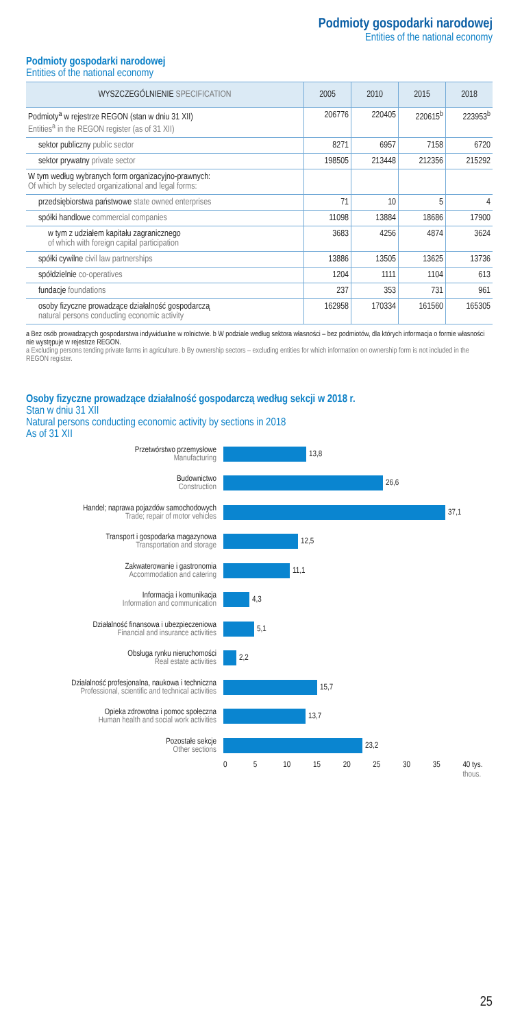Podmioty gospodarki narodowej
Entities of the national economy
Podmioty gospodarki narodowej
Entities of the national economy
| WYSZCZEGÓLNIENIE SPECIFICATION | 2005 | 2010 | 2015 | 2018 |
| --- | --- | --- | --- | --- |
| Podmioty<sup>a</sup> w rejestrze REGON (stan w dniu 31 XII) Entities<sup>a</sup> in the REGON register (as of 31 XII) | 206776 | 220405 | 220615<sup>b</sup> | 223953<sup>b</sup> |
| sektor publiczny public sector | 8271 | 6957 | 7158 | 6720 |
| sektor prywatny private sector | 198505 | 213448 | 212356 | 215292 |
| W tym według wybranych form organizacyjno-prawnych: Of which by selected organizational and legal forms: | | | | |
| przedsiębiorstwa państwowe state owned enterprises | 71 | 10 | 5 | 4 |
| spółki handlowe commercial companies | 11098 | 13884 | 18686 | 17900 |
| w tym z udziałem kapitału zagranicznego of which with foreign capital participation | 3683 | 4256 | 4874 | 3624 |
| spółki cywilne civil law partnerships | 13886 | 13505 | 13625 | 13736 |
| spółdzielnie co-operatives | 1204 | 1111 | 1104 | 613 |
| fundacje foundations | 237 | 353 | 731 | 961 |
| osoby fizyczne prowadzące działalność gospodarczą natural persons conducting economic activity | 162958 | 170334 | 161560 | 165305 |
a Bez osób prowadzących gospodarstwa indywidualne w rolnictwie. b W podziale według sektora własności – bez podmiotów, dla których informacja o formie własności nie występuje w rejestrze REGON.
a Excluding persons tending private farms in agriculture. b By ownership sectors – excluding entities for which information on ownership form is not included in the REGON register.
Osoby fizyczne prowadzące działalność gospodarczą według sekcji w 2018 r.
Stan w dniu 31 XII
Natural persons conducting economic activity by sections in 2018
As of 31 XII
Przetwórstwo przemysłowe
Manufacturing
13,8
Budownictwo
Construction
26,6
Handel; naprawa pojazdów samochodowych
Trade; repair of motor vehicles
37,1
Transport i gospodarka magazynowa
Transportation and storage
12,5
Zakwaterowanie i gastronomia
Accommodation and catering
11,1
Informacja i komunikacja
Information and communication
4,3
Działalność finansowa i ubezpieczeniowa
Financial and insurance activities
5,1
Obsługa rynku nieruchomości
Real estate activities
2,2
Działalność profesjonalna, naukowa i techniczna
Professional, scientific and technical activities
15,7
Opieka zdrowotna i pomoc społeczna
Human health and social work activities
13,7
Pozostałe sekcje
Other sections
23,2
0 5 10 15 20 25 30 35 40 tys. thous.
25